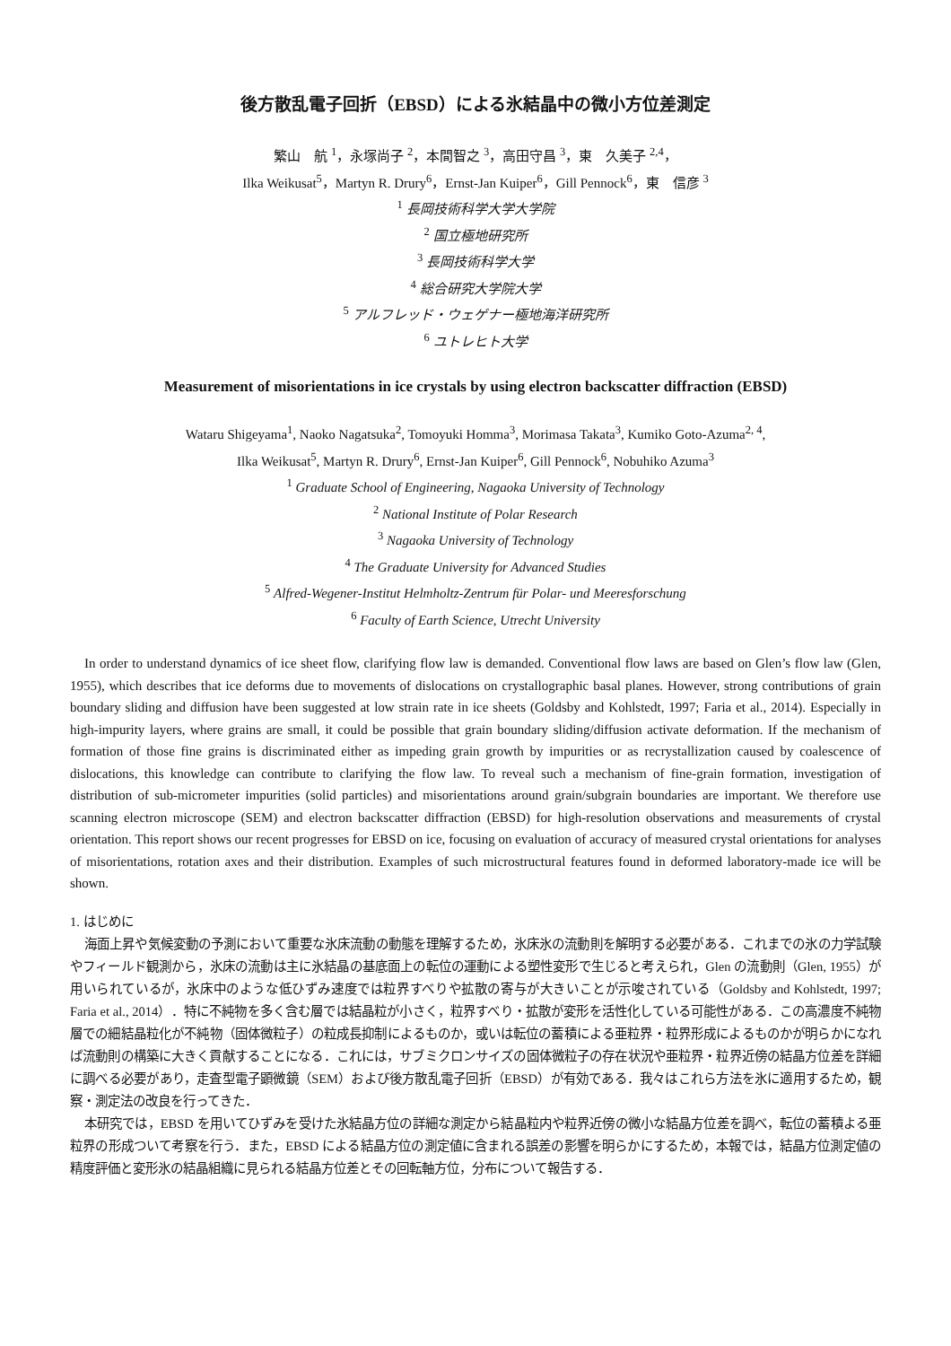後方散乱電子回折（EBSD）による氷結晶中の微小方位差測定
繁山　航 <sup>1</sup>，永塚尚子 <sup>2</sup>，本間智之 <sup>3</sup>，高田守昌 <sup>3</sup>，東　久美子 <sup>2,4</sup>，
Ilka Weikusat<sup>5</sup>，Martyn R. Drury<sup>6</sup>，Ernst-Jan Kuiper<sup>6</sup>，Gill Pennock<sup>6</sup>，東　信彦 <sup>3</sup>
<sup>1</sup> 長岡技術科学大学大学院
<sup>2</sup> 国立極地研究所
<sup>3</sup> 長岡技術科学大学
<sup>4</sup> 総合研究大学院大学
<sup>5</sup> アルフレッド・ウェゲナー極地海洋研究所
<sup>6</sup> ユトレヒト大学
Measurement of misorientations in ice crystals by using electron backscatter diffraction (EBSD)
Wataru Shigeyama<sup>1</sup>, Naoko Nagatsuka<sup>2</sup>, Tomoyuki Homma<sup>3</sup>, Morimasa Takata<sup>3</sup>, Kumiko Goto-Azuma<sup>2, 4</sup>,
Ilka Weikusat<sup>5</sup>, Martyn R. Drury<sup>6</sup>, Ernst-Jan Kuiper<sup>6</sup>, Gill Pennock<sup>6</sup>, Nobuhiko Azuma<sup>3</sup>
<sup>1</sup> Graduate School of Engineering, Nagaoka University of Technology
<sup>2</sup> National Institute of Polar Research
<sup>3</sup> Nagaoka University of Technology
<sup>4</sup> The Graduate University for Advanced Studies
<sup>5</sup> Alfred-Wegener-Institut Helmholtz-Zentrum für Polar- und Meeresforschung
<sup>6</sup> Faculty of Earth Science, Utrecht University
In order to understand dynamics of ice sheet flow, clarifying flow law is demanded. Conventional flow laws are based on Glen’s flow law (Glen, 1955), which describes that ice deforms due to movements of dislocations on crystallographic basal planes. However, strong contributions of grain boundary sliding and diffusion have been suggested at low strain rate in ice sheets (Goldsby and Kohlstedt, 1997; Faria et al., 2014). Especially in high-impurity layers, where grains are small, it could be possible that grain boundary sliding/diffusion activate deformation. If the mechanism of formation of those fine grains is discriminated either as impeding grain growth by impurities or as recrystallization caused by coalescence of dislocations, this knowledge can contribute to clarifying the flow law. To reveal such a mechanism of fine-grain formation, investigation of distribution of sub-micrometer impurities (solid particles) and misorientations around grain/subgrain boundaries are important. We therefore use scanning electron microscope (SEM) and electron backscatter diffraction (EBSD) for high-resolution observations and measurements of crystal orientation. This report shows our recent progresses for EBSD on ice, focusing on evaluation of accuracy of measured crystal orientations for analyses of misorientations, rotation axes and their distribution. Examples of such microstructural features found in deformed laboratory-made ice will be shown.
1. はじめに
海面上昇や気候変動の予測において重要な氷床流動の動態を理解するため，氷床氷の流動則を解明する必要がある．これまでの氷の力学試験やフィールド観測から，氷床の流動は主に氷結晶の基底面上の転位の運動による塑性変形で生じると考えられ，Glen の流動則（Glen, 1955）が用いられているが，氷床中のような低ひずみ速度では粒界すべりや拡散の寄与が大きいことが示唆されている（Goldsby and Kohlstedt, 1997; Faria et al., 2014）．特に不純物を多く含む層では結晶粒が小さく，粒界すべり・拡散が変形を活性化している可能性がある．この高濃度不純物層での細結晶粒化が不純物（固体微粒子）の粒成長抑制によるものか，或いは転位の蓄積による亜粒界・粒界形成によるものかが明らかになれば流動則の構築に大きく貢献することになる．これには，サブミクロンサイズの固体微粒子の存在状況や亜粒界・粒界近傍の結晶方位差を詳細に調べる必要があり，走査型電子顕微鏡（SEM）および後方散乱電子回折（EBSD）が有効である．我々はこれら方法を氷に適用するため，観察・測定法の改良を行ってきた．
本研究では，EBSD を用いてひずみを受けた氷結晶方位の詳細な測定から結晶粒内や粒界近傍の微小な結晶方位差を調べ，転位の蓄積よる亜粒界の形成ついて考察を行う．また，EBSD による結晶方位の測定値に含まれる誤差の影響を明らかにするため，本報では，結晶方位測定値の精度評価と変形氷の結晶組織に見られる結晶方位差とその回転軸方位，分布について報告する．